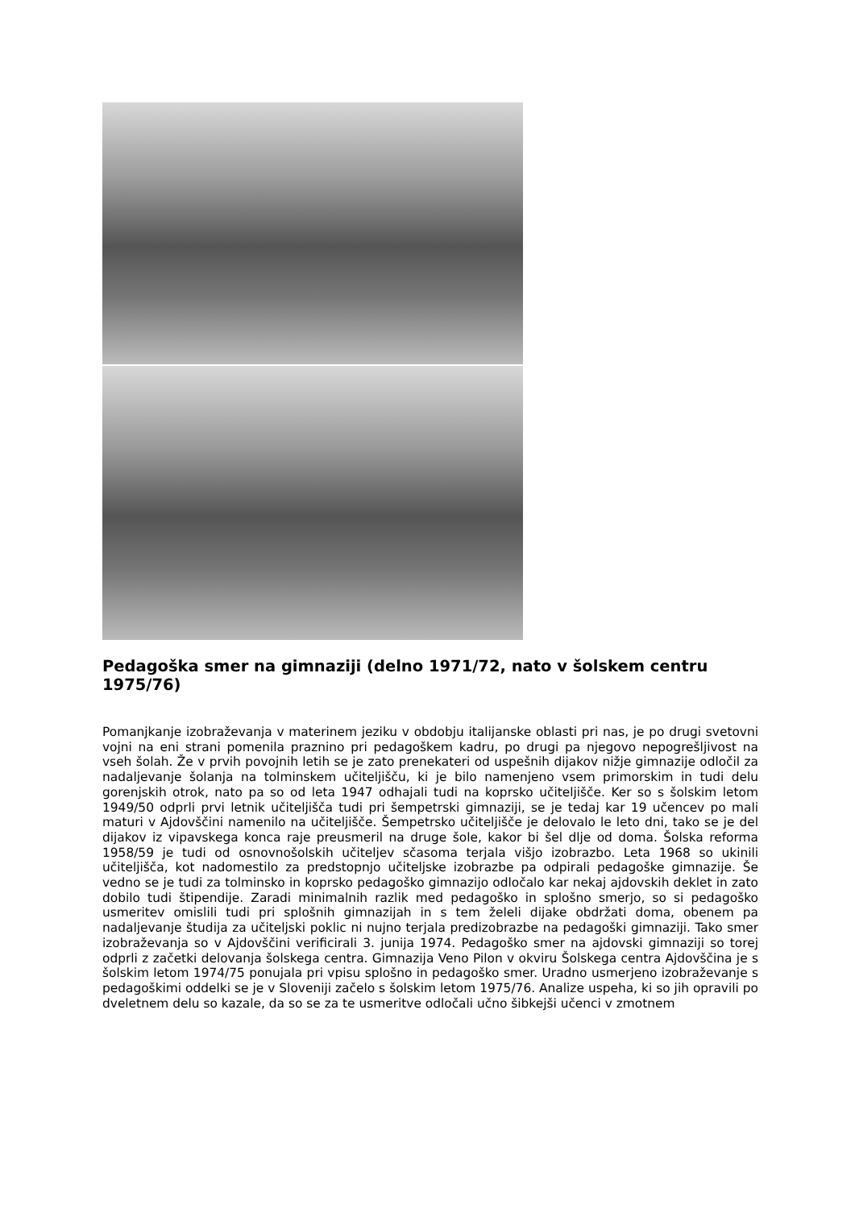Pedagoška smer na gimnaziji (delno 1971/72, nato v šolskem centru 1975/76)
Pomanjkanje izobraževanja v materinem jeziku v obdobju italijanske oblasti pri nas, je po drugi svetovni vojni na eni strani pomenila praznino pri pedagoškem kadru, po drugi pa njegovo nepogrešljivost na vseh šolah. Že v prvih povojnih letih se je zato prenekateri od uspešnih dijakov nižje gimnazije odločil za nadaljevanje šolanja na tolminskem učiteljišču, ki je bilo namenjeno vsem primorskim in tudi delu gorenjskih otrok, nato pa so od leta 1947 odhajali tudi na koprsko učiteljišče. Ker so s šolskim letom 1949/50 odprli prvi letnik učiteljišča tudi pri šempetrski gimnaziji, se je tedaj kar 19 učencev po mali maturi v Ajdovščini namenilo na učiteljišče. Šempetrsko učiteljišče je delovalo le leto dni, tako se je del dijakov iz vipavskega konca raje preusmeril na druge šole, kakor bi šel dlje od doma. Šolska reforma 1958/59 je tudi od osnovnošolskih učiteljev sčasoma terjala višjo izobrazbo. Leta 1968 so ukinili učiteljišča, kot nadomestilo za predstopnjo učiteljske izobrazbe pa odpirali pedagoške gimnazije. Še vedno se je tudi za tolminsko in koprsko pedagoško gimnazijo odločalo kar nekaj ajdovskih deklet in zato dobilo tudi štipendije. Zaradi minimalnih razlik med pedagoško in splošno smerjo, so si pedagoško usmeritev omislili tudi pri splošnih gimnazijah in s tem želeli dijake obdržati doma, obenem pa nadaljevanje študija za učiteljski poklic ni nujno terjala predizobrazbe na pedagoški gimnaziji. Tako smer izobraževanja so v Ajdovščini verificirali 3. junija 1974. Pedagoško smer na ajdovski gimnaziji so torej odprli z začetki delovanja šolskega centra. Gimnazija Veno Pilon v okviru Šolskega centra Ajdovščina je s šolskim letom 1974/75 ponujala pri vpisu splošno in pedagoško smer. Uradno usmerjeno izobraževanje s pedagoškimi oddelki se je v Sloveniji začelo s šolskim letom 1975/76. Analize uspeha, ki so jih opravili po dveletnem delu so kazale, da so se za te usmeritve odločali učno šibkejši učenci v zmotnem